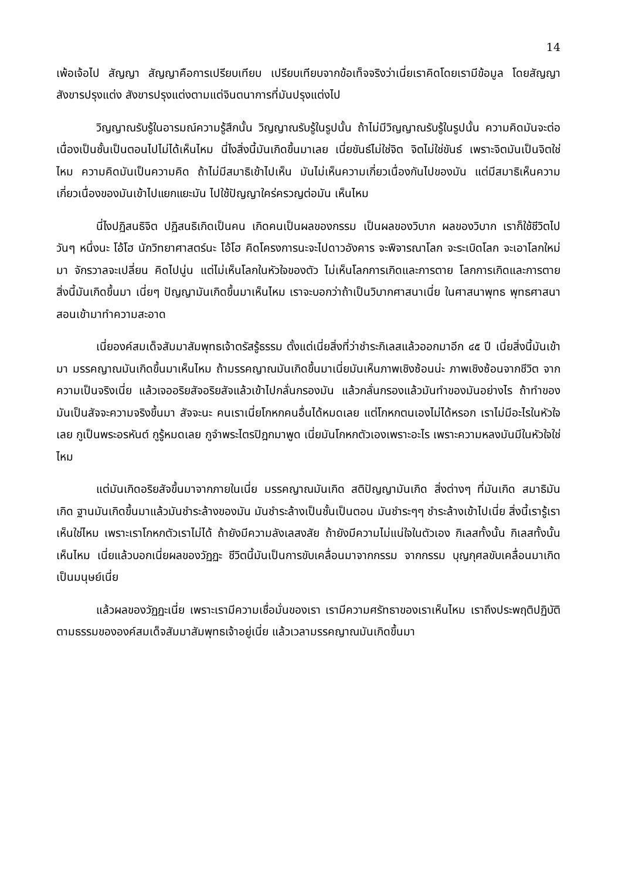14
เพ้อเจ้อไป สัญญา สัญญาคือการเปรียบเทียบ เปรียบเทียบจากข้อเท็จจริงว่าเนี่ยเราคิดโดยเรามีข้อมูล โดยสัญญา สังขารปรุงแต่ง สังขารปรุงแต่งตามแต่จินตนาการที่มันปรุงแต่งไป
วิญญาณรับรู้ในอารมณ์ความรู้สึกนั้น วิญญาณรับรู้ในรูปนั้น ถ้าไม่มีวิญญาณรับรู้ในรูปนั้น ความคิดมันจะต่อเนื่องเป็นชั้นเป็นตอนไปไม่ได้เห็นไหม นี่ไงสิ่งนี้มันเกิดขึ้นมาเลย เนี่ยขันธ์ไม่ใช่จิต จิตไม่ใช่ขันธ์ เพราะจิตมันเป็นจิตใช่ไหม ความคิดมันเป็นความคิด ถ้าไม่มีสมาธิเข้าไปเห็น มันไม่เห็นความเกี่ยวเนื่องกันไปของมัน แต่มีสมาธิเห็นความเกี่ยวเนื่องของมันเข้าไปแยกแยะมัน ไปใช้ปัญญาใคร่ครวญต่อมัน เห็นไหม
นี่ไงปฏิสนธิจิต ปฏิสนธิเกิดเป็นคน เกิดคนเป็นผลของกรรม เป็นผลของวิบาก ผลของวิบาก เราก็ใช้ชีวิตไปวันๆ หนึ่งนะ โอ้โฮ นักวิทยาศาสตร์นะ โอ้โฮ คิดโครงการนะจะไปดาวอังคาร จะพิจารณาโลก จะระเบิดโลก จะเอาโลกใหม่มา จักรวาลจะเปลี่ยน คิดไปนู่น แต่ไม่เห็นโลกในหัวใจของตัว ไม่เห็นโลกการเกิดและการตาย โลกการเกิดและการตาย สิ่งนี้มันเกิดขึ้นมา เนี่ยๆ ปัญญามันเกิดขึ้นมาเห็นไหม เราจะบอกว่าถ้าเป็นวิบากศาสนาเนี่ย ในศาสนาพุทธ พุทธศาสนาสอนเข้ามาทำความสะอาด
เนี่ยองค์สมเด็จสัมมาสัมพุทธเจ้าตรัสรู้ธรรม ตั้งแต่เนี่ยสิ่งที่ว่าชำระกิเลสแล้วออกมาอีก ๔๕ ปี เนี่ยสิ่งนี้มันเข้ามา มรรคญาณมันเกิดขึ้นมาเห็นไหม ถ้ามรรคญาณมันเกิดขึ้นมาเนี่ยมันเห็นภาพเชิงซ้อนน่ะ ภาพเชิงซ้อนจากชีวิต จากความเป็นจริงเนี่ย แล้วเจออริยสัจอริยสัจแล้วเข้าไปกลั่นกรองมัน แล้วกลั่นกรองแล้วมันทำของมันอย่างไร ถ้าทำของมันเป็นสัจจะความจริงขึ้นมา สัจจะนะ คนเราเนี่ยโกหกคนอื่นได้หมดเลย แต่โกหกตนเองไม่ได้หรอก เราไม่มีอะไรในหัวใจเลย กูเป็นพระอรหันต์ กูรู้หมดเลย กูจำพระไตรปิฎกมาพูด เนี่ยมันโกหกตัวเองเพราะอะไร เพราะความหลงมันมีในหัวใจใช่ไหม
แต่มันเกิดอริยสัจขึ้นมาจากภายในเนี่ย มรรคญาณมันเกิด สติปัญญามันเกิด สิ่งต่างๆ ที่มันเกิด สมาธิมันเกิด ฐานมันเกิดขึ้นมาแล้วมันชำระล้างของมัน มันชำระล้างเป็นชั้นเป็นตอน มันชำระๆๆ ชำระล้างเข้าไปเนี่ย สิ่งนี้เรารู้เราเห็นใช่ไหม เพราะเราโกหกตัวเราไม่ได้ ถ้ายังมีความลังเลสงสัย ถ้ายังมีความไม่แน่ใจในตัวเอง กิเลสทั้งนั้น กิเลสทั้งนั้นเห็นไหม เนี่ยแล้วบอกเนี่ยผลของวัฏฏะ ชีวิตนี้มันเป็นการขับเคลื่อนมาจากกรรม จากกรรม บุญกุศลขับเคลื่อนมาเกิดเป็นมนุษย์เนี่ย
แล้วผลของวัฏฏะเนี่ย เพราะเรามีความเชื่อมั่นของเรา เรามีความศรัทธาของเราเห็นไหม เราถึงประพฤติปฏิบัติตามธรรมขององค์สมเด็จสัมมาสัมพุทธเจ้าอยู่เนี่ย แล้วเวลามรรคญาณมันเกิดขึ้นมา